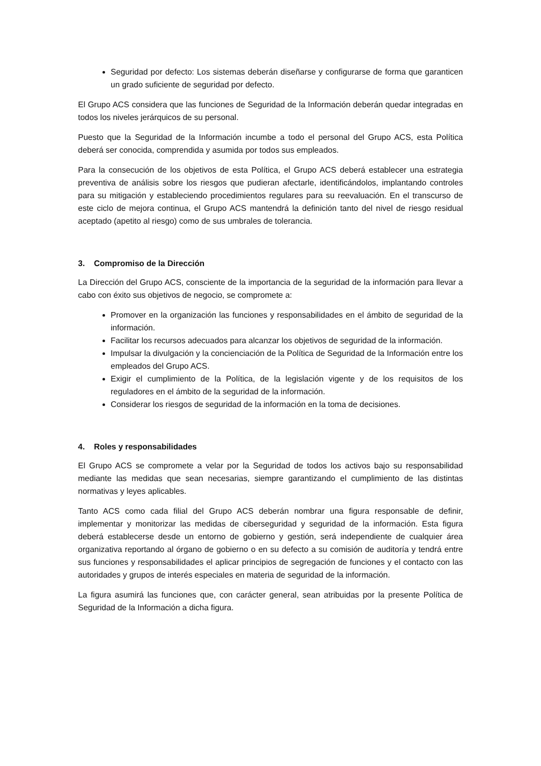Seguridad por defecto: Los sistemas deberán diseñarse y configurarse de forma que garanticen un grado suficiente de seguridad por defecto.
El Grupo ACS considera que las funciones de Seguridad de la Información deberán quedar integradas en todos los niveles jerárquicos de su personal.
Puesto que la Seguridad de la Información incumbe a todo el personal del Grupo ACS, esta Política deberá ser conocida, comprendida y asumida por todos sus empleados.
Para la consecución de los objetivos de esta Política, el Grupo ACS deberá establecer una estrategia preventiva de análisis sobre los riesgos que pudieran afectarle, identificándolos, implantando controles para su mitigación y estableciendo procedimientos regulares para su reevaluación. En el transcurso de este ciclo de mejora continua, el Grupo ACS mantendrá la definición tanto del nivel de riesgo residual aceptado (apetito al riesgo) como de sus umbrales de tolerancia.
3. Compromiso de la Dirección
La Dirección del Grupo ACS, consciente de la importancia de la seguridad de la información para llevar a cabo con éxito sus objetivos de negocio, se compromete a:
Promover en la organización las funciones y responsabilidades en el ámbito de seguridad de la información.
Facilitar los recursos adecuados para alcanzar los objetivos de seguridad de la información.
Impulsar la divulgación y la concienciación de la Política de Seguridad de la Información entre los empleados del Grupo ACS.
Exigir el cumplimiento de la Política, de la legislación vigente y de los requisitos de los reguladores en el ámbito de la seguridad de la información.
Considerar los riesgos de seguridad de la información en la toma de decisiones.
4. Roles y responsabilidades
El Grupo ACS se compromete a velar por la Seguridad de todos los activos bajo su responsabilidad mediante las medidas que sean necesarias, siempre garantizando el cumplimiento de las distintas normativas y leyes aplicables.
Tanto ACS como cada filial del Grupo ACS deberán nombrar una figura responsable de definir, implementar y monitorizar las medidas de ciberseguridad y seguridad de la información. Esta figura deberá establecerse desde un entorno de gobierno y gestión, será independiente de cualquier área organizativa reportando al órgano de gobierno o en su defecto a su comisión de auditoría y tendrá entre sus funciones y responsabilidades el aplicar principios de segregación de funciones y el contacto con las autoridades y grupos de interés especiales en materia de seguridad de la información.
La figura asumirá las funciones que, con carácter general, sean atribuidas por la presente Política de Seguridad de la Información a dicha figura.